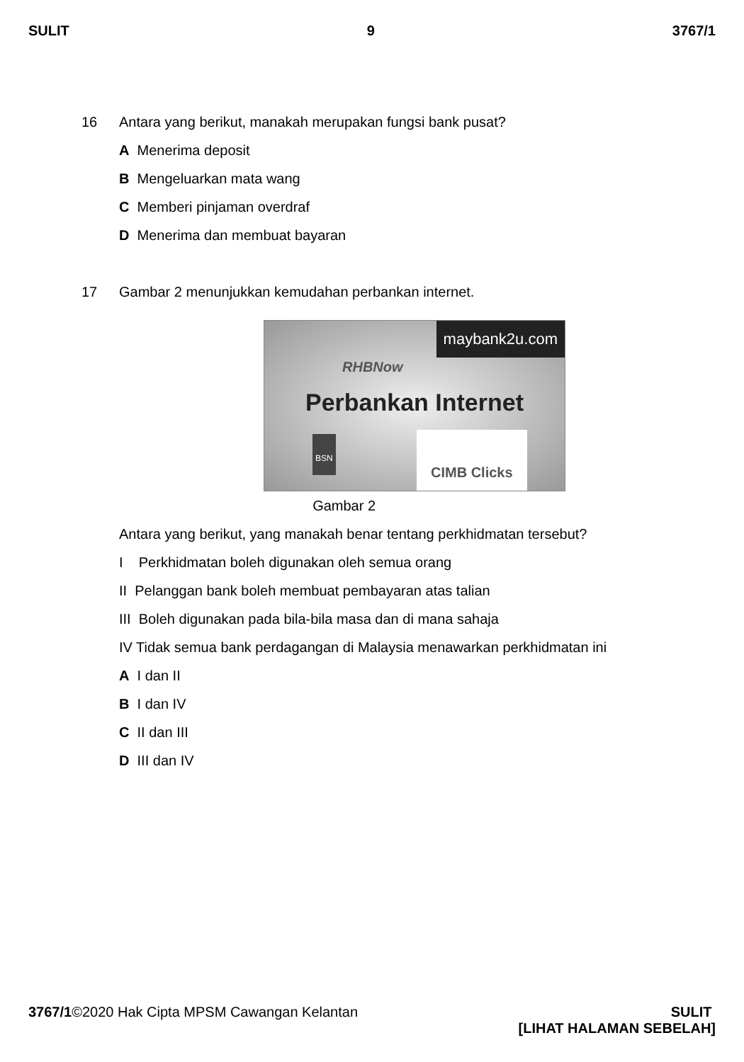SULIT 9 3767/1
16 Antara yang berikut, manakah merupakan fungsi bank pusat?
A Menerima deposit
B Mengeluarkan mata wang
C Memberi pinjaman overdraf
D Menerima dan membuat bayaran
17 Gambar 2 menunjukkan kemudahan perbankan internet.
maybank2u.com
RHBNow
Perbankan Internet
BSN
CIMB Clicks
Gambar 2
Antara yang berikut, yang manakah benar tentang perkhidmatan tersebut?
I Perkhidmatan boleh digunakan oleh semua orang
II Pelanggan bank boleh membuat pembayaran atas talian
III Boleh digunakan pada bila-bila masa dan di mana sahaja
IV Tidak semua bank perdagangan di Malaysia menawarkan perkhidmatan ini
A I dan II
B I dan IV
C II dan III
D III dan IV
3767/1©2020 Hak Cipta MPSM Cawangan Kelantan SULIT
[LIHAT HALAMAN SEBELAH]